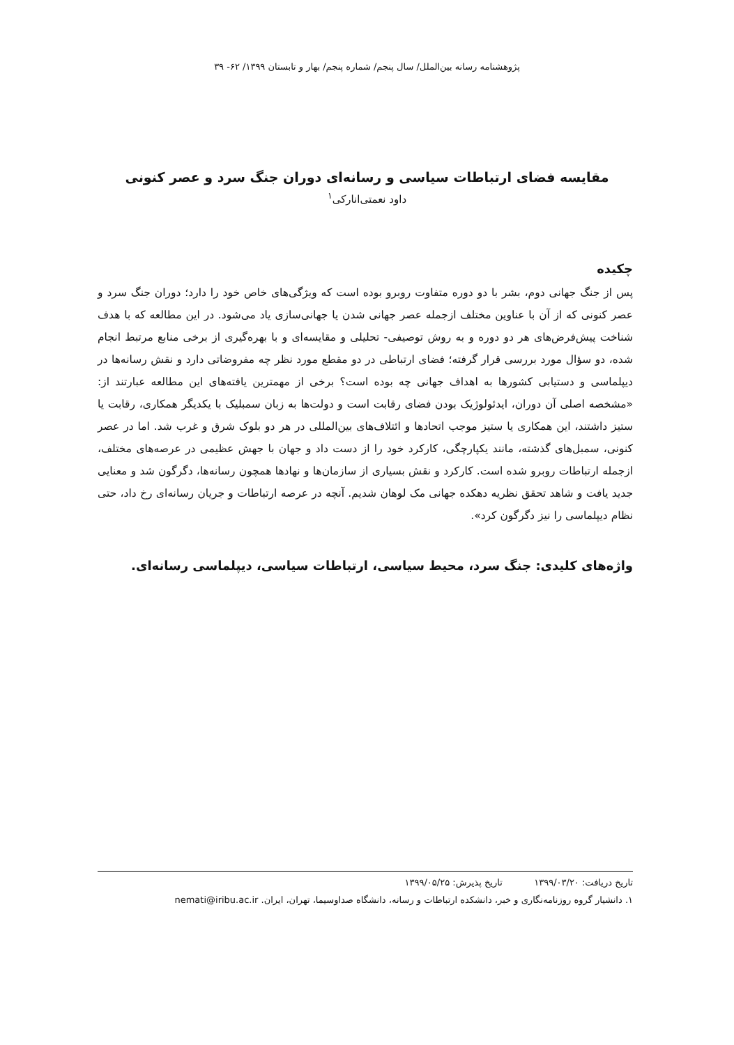پژوهشنامه رسانه بین‌الملل/ سال پنجم/ شماره پنجم/ بهار و تابستان ۱۳۹۹/ ۶۲- ۳۹
مقایسه فضای ارتباطات سیاسی و رسانه‌ای دوران جنگ سرد و عصر کنونی
داود نعمتی‌انارکی<sup>۱</sup>
چکیده
پس از جنگ جهانی دوم، بشر با دو دوره متفاوت روبرو بوده است که ویژگی‌های خاص خود را دارد؛ دوران جنگ سرد و عصر کنونی که از آن با عناوین مختلف ازجمله عصر جهانی شدن یا جهانی‌سازی یاد می‌شود. در این مطالعه که با هدف شناخت پیش‌فرض‌های هر دو دوره و به روش توصیفی- تحلیلی و مقایسه‌ای و با بهره‌گیری از برخی منابع مرتبط انجام شده، دو سؤال مورد بررسی قرار گرفته؛ فضای ارتباطی در دو مقطع مورد نظر چه مفروضاتی دارد و نقش رسانه‌ها در دیپلماسی و دستیابی کشورها به اهداف جهانی چه بوده است؟ برخی از مهمترین یافته‌های این مطالعه عبارتند از: «مشخصه اصلی آن دوران، ایدئولوژیک بودن فضای رقابت است و دولت‌ها به زبان سمبلیک با یکدیگر همکاری، رقابت یا ستیز داشتند، این همکاری یا ستیز موجب اتحادها و ائتلاف‌های بین‌المللی در هر دو بلوک شرق و غرب شد. اما در عصر کنونی، سمبل‌های گذشته، مانند یکپارچگی، کارکرد خود را از دست داد و جهان با جهش عظیمی در عرصه‌های مختلف، ازجمله ارتباطات روبرو شده است. کارکرد و نقش بسیاری از سازمان‌ها و نهادها همچون رسانه‌ها، دگرگون شد و معنایی جدید یافت و شاهد تحقق نظریه دهکده جهانی مک لوهان شدیم. آنچه در عرصه ارتباطات و جریان رسانه‌ای رخ داد، حتی نظام دیپلماسی را نیز دگرگون کرد».
واژه‌های کلیدی: جنگ سرد، محیط سیاسی، ارتباطات سیاسی، دیپلماسی رسانه‌ای.
تاریخ دریافت: ۱۳۹۹/۰۳/۲۰ تاریخ پذیرش: ۱۳۹۹/۰۵/۲۵
۱. دانشیار گروه روزنامه‌نگاری و خبر، دانشکده ارتباطات و رسانه، دانشگاه صداوسیما، تهران، ایران. nemati@iribu.ac.ir